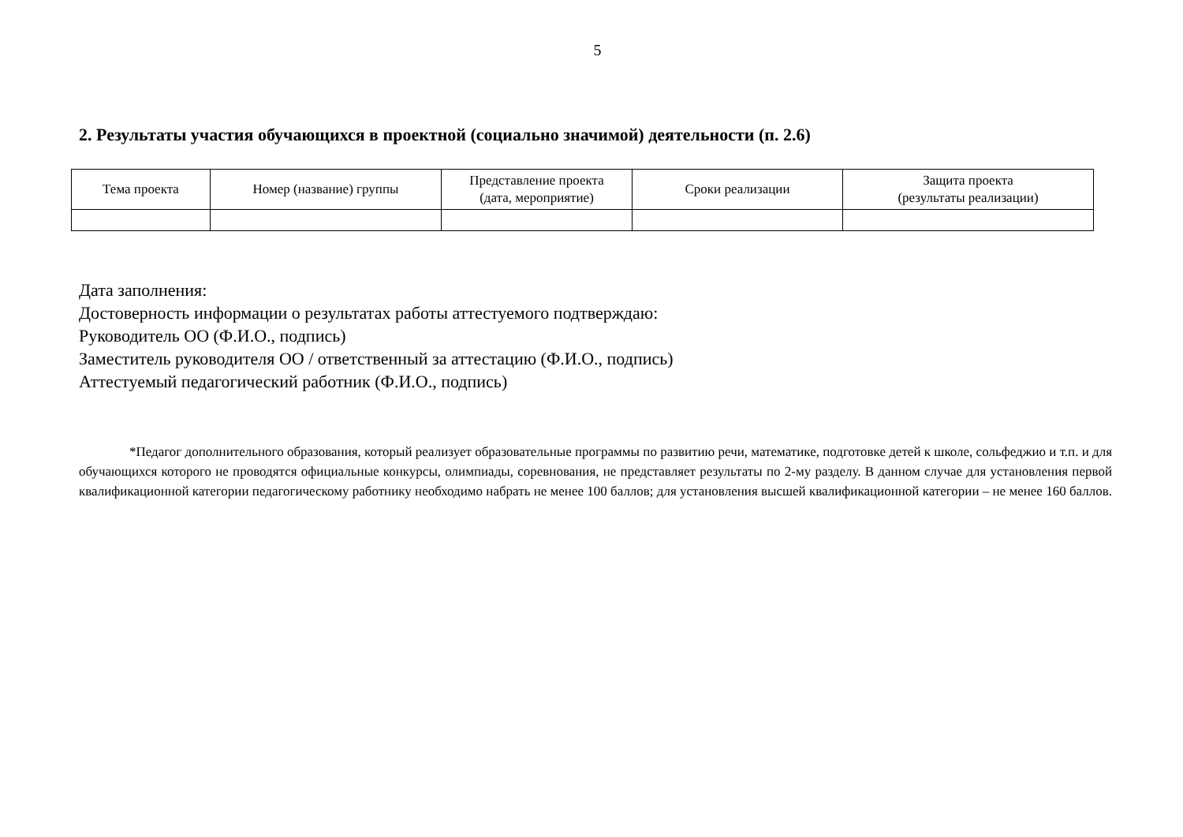5
2. Результаты участия обучающихся в проектной (социально значимой) деятельности (п. 2.6)
| Тема проекта | Номер (название) группы | Представление проекта (дата, мероприятие) | Сроки реализации | Защита проекта (результаты реализации) |
| --- | --- | --- | --- | --- |
Дата заполнения:
Достоверность информации о результатах работы аттестуемого подтверждаю:
Руководитель ОО (Ф.И.О., подпись)
Заместитель руководителя ОО / ответственный за аттестацию (Ф.И.О., подпись)
Аттестуемый педагогический работник (Ф.И.О., подпись)
*Педагог дополнительного образования, который реализует образовательные программы по развитию речи, математике, подготовке детей к школе, сольфеджио и т.п. и для обучающихся которого не проводятся официальные конкурсы, олимпиады, соревнования, не представляет результаты по 2-му разделу. В данном случае для установления первой квалификационной категории педагогическому работнику необходимо набрать не менее 100 баллов; для установления высшей квалификационной категории – не менее 160 баллов.